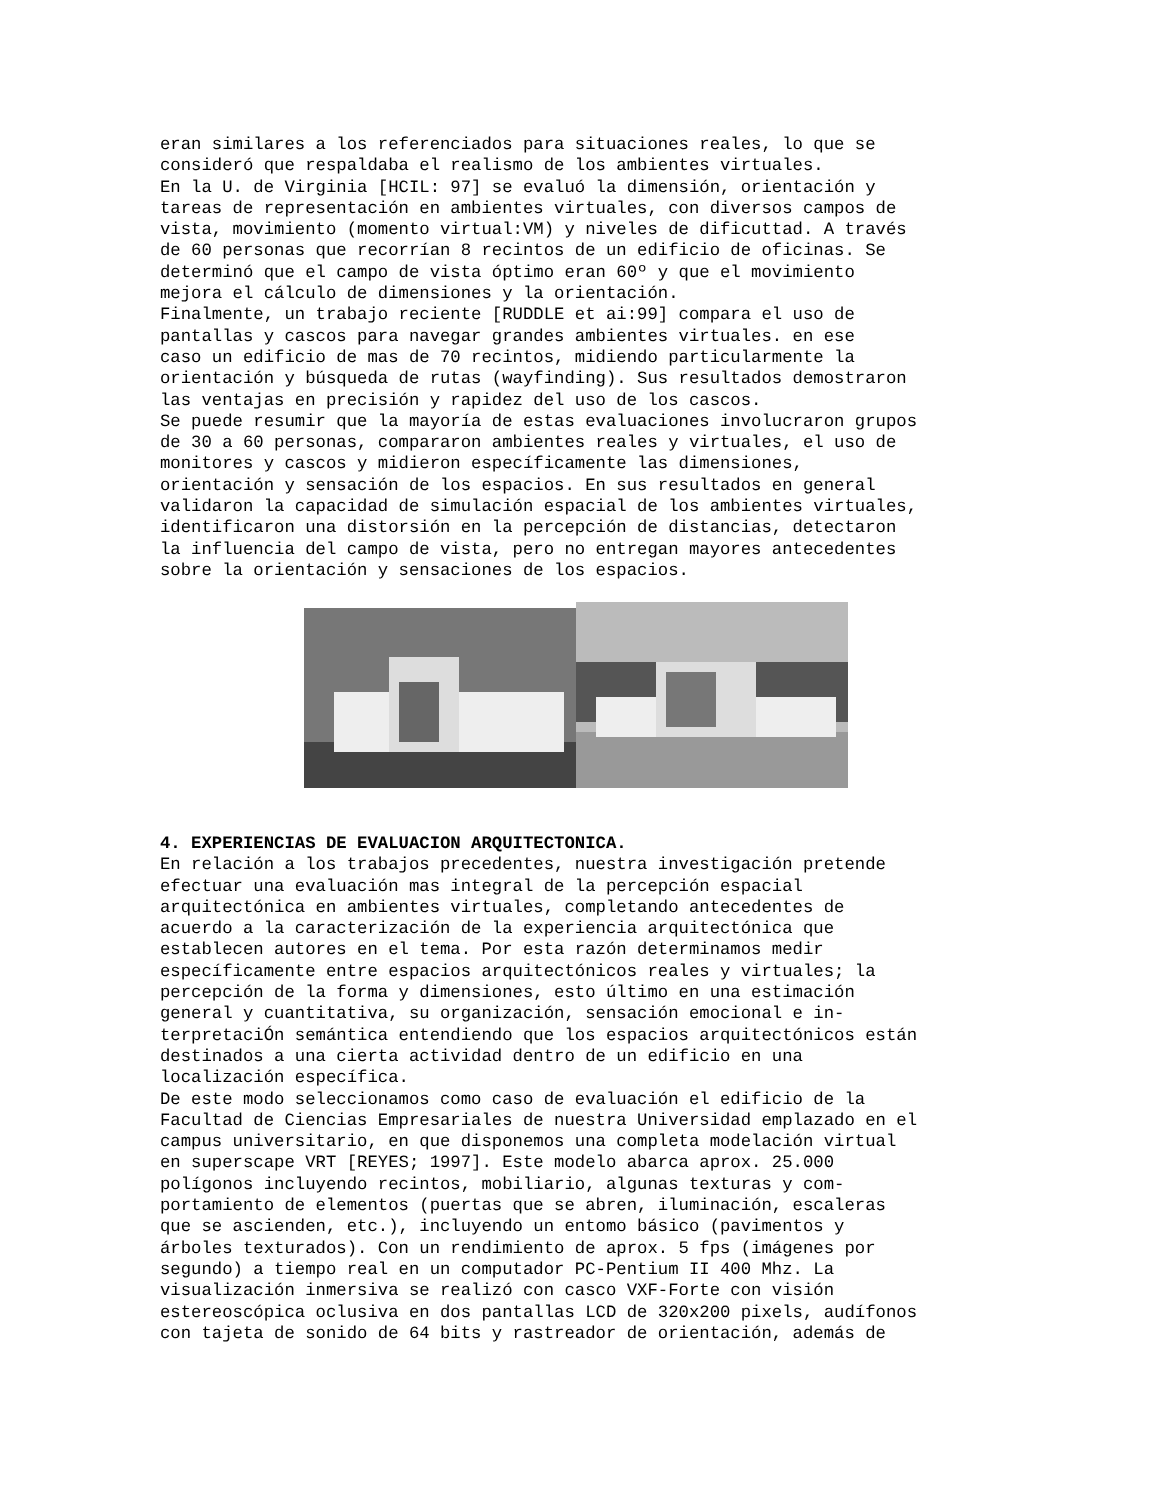eran similares a los referenciados para situaciones reales, lo que se consideró que respaldaba el realismo de los ambientes virtuales. En la U. de Virginia [HCIL: 97] se evaluó la dimensión, orientación y tareas de representación en ambientes virtuales, con diversos campos de vista, movimiento (momento virtual:VM) y niveles de dificuttad. A través de 60 personas que recorrían 8 recintos de un edificio de oficinas. Se determinó que el campo de vista óptimo eran 60º y que el movimiento mejora el cálculo de dimensiones y la orientación. Finalmente, un trabajo reciente [RUDDLE et ai:99] compara el uso de pantallas y cascos para navegar grandes ambientes virtuales. en ese caso un edificio de mas de 70 recintos, midiendo particularmente la orientación y búsqueda de rutas (wayfinding). Sus resultados demostraron las ventajas en precisión y rapidez del uso de los cascos. Se puede resumir que la mayoría de estas evaluaciones involucraron grupos de 30 a 60 personas, compararon ambientes reales y virtuales, el uso de monitores y cascos y midieron específicamente las dimensiones, orientación y sensación de los espacios. En sus resultados en general validaron la capacidad de simulación espacial de los ambientes virtuales, identificaron una distorsión en la percepción de distancias, detectaron la influencia del campo de vista, pero no entregan mayores antecedentes sobre la orientación y sensaciones de los espacios.
4. EXPERIENCIAS DE EVALUACION ARQUITECTONICA.
En relación a los trabajos precedentes, nuestra investigación pretende efectuar una evaluación mas integral de la percepción espacial arquitectónica en ambientes virtuales, completando antecedentes de acuerdo a la caracterización de la experiencia arquitectónica que establecen autores en el tema. Por esta razón determinamos medir específicamente entre espacios arquitectónicos reales y virtuales; la percepción de la forma y dimensiones, esto último en una estimación general y cuantitativa, su organización, sensación emocional e in- terpretaciÓn semántica entendiendo que los espacios arquitectónicos están destinados a una cierta actividad dentro de un edificio en una localización específica. De este modo seleccionamos como caso de evaluación el edificio de la Facultad de Ciencias Empresariales de nuestra Universidad emplazado en el campus universitario, en que disponemos una completa modelación virtual en superscape VRT [REYES; 1997]. Este modelo abarca aprox. 25.000 polígonos incluyendo recintos, mobiliario, algunas texturas y com- portamiento de elementos (puertas que se abren, iluminación, escaleras que se ascienden, etc.), incluyendo un entomo básico (pavimentos y árboles texturados). Con un rendimiento de aprox. 5 fps (imágenes por segundo) a tiempo real en un computador PC-Pentium II 400 Mhz. La visualización inmersiva se realizó con casco VXF-Forte con visión estereoscópica oclusiva en dos pantallas LCD de 320x200 pixels, audífonos con tajeta de sonido de 64 bits y rastreador de orientación, además de